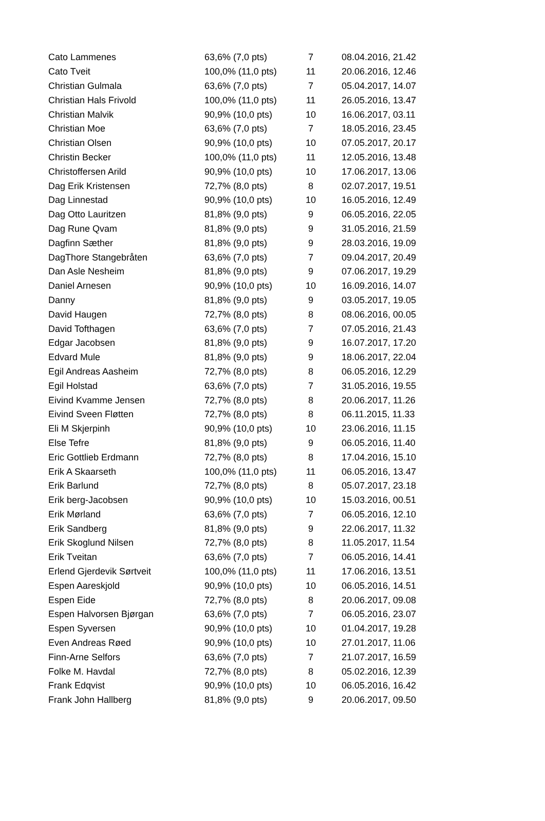| Cato Lammenes | 63,6% (7,0 pts) | 7 | 08.04.2016, 21.42 |
| Cato Tveit | 100,0% (11,0 pts) | 11 | 20.06.2016, 12.46 |
| Christian Gulmala | 63,6% (7,0 pts) | 7 | 05.04.2017, 14.07 |
| Christian Hals Frivold | 100,0% (11,0 pts) | 11 | 26.05.2016, 13.47 |
| Christian Malvik | 90,9% (10,0 pts) | 10 | 16.06.2017, 03.11 |
| Christian Moe | 63,6% (7,0 pts) | 7 | 18.05.2016, 23.45 |
| Christian Olsen | 90,9% (10,0 pts) | 10 | 07.05.2017, 20.17 |
| Christin Becker | 100,0% (11,0 pts) | 11 | 12.05.2016, 13.48 |
| Christoffersen Arild | 90,9% (10,0 pts) | 10 | 17.06.2017, 13.06 |
| Dag Erik Kristensen | 72,7% (8,0 pts) | 8 | 02.07.2017, 19.51 |
| Dag Linnestad | 90,9% (10,0 pts) | 10 | 16.05.2016, 12.49 |
| Dag Otto Lauritzen | 81,8% (9,0 pts) | 9 | 06.05.2016, 22.05 |
| Dag Rune Qvam | 81,8% (9,0 pts) | 9 | 31.05.2016, 21.59 |
| Dagfinn Sæther | 81,8% (9,0 pts) | 9 | 28.03.2016, 19.09 |
| DagThore Stangebråten | 63,6% (7,0 pts) | 7 | 09.04.2017, 20.49 |
| Dan Asle Nesheim | 81,8% (9,0 pts) | 9 | 07.06.2017, 19.29 |
| Daniel Arnesen | 90,9% (10,0 pts) | 10 | 16.09.2016, 14.07 |
| Danny | 81,8% (9,0 pts) | 9 | 03.05.2017, 19.05 |
| David Haugen | 72,7% (8,0 pts) | 8 | 08.06.2016, 00.05 |
| David Tofthagen | 63,6% (7,0 pts) | 7 | 07.05.2016, 21.43 |
| Edgar Jacobsen | 81,8% (9,0 pts) | 9 | 16.07.2017, 17.20 |
| Edvard Mule | 81,8% (9,0 pts) | 9 | 18.06.2017, 22.04 |
| Egil Andreas Aasheim | 72,7% (8,0 pts) | 8 | 06.05.2016, 12.29 |
| Egil Holstad | 63,6% (7,0 pts) | 7 | 31.05.2016, 19.55 |
| Eivind Kvamme Jensen | 72,7% (8,0 pts) | 8 | 20.06.2017, 11.26 |
| Eivind Sveen Fløtten | 72,7% (8,0 pts) | 8 | 06.11.2015, 11.33 |
| Eli M Skjerpinh | 90,9% (10,0 pts) | 10 | 23.06.2016, 11.15 |
| Else Tefre | 81,8% (9,0 pts) | 9 | 06.05.2016, 11.40 |
| Eric Gottlieb Erdmann | 72,7% (8,0 pts) | 8 | 17.04.2016, 15.10 |
| Erik A Skaarseth | 100,0% (11,0 pts) | 11 | 06.05.2016, 13.47 |
| Erik Barlund | 72,7% (8,0 pts) | 8 | 05.07.2017, 23.18 |
| Erik berg-Jacobsen | 90,9% (10,0 pts) | 10 | 15.03.2016, 00.51 |
| Erik Mørland | 63,6% (7,0 pts) | 7 | 06.05.2016, 12.10 |
| Erik Sandberg | 81,8% (9,0 pts) | 9 | 22.06.2017, 11.32 |
| Erik Skoglund Nilsen | 72,7% (8,0 pts) | 8 | 11.05.2017, 11.54 |
| Erik Tveitan | 63,6% (7,0 pts) | 7 | 06.05.2016, 14.41 |
| Erlend Gjerdevik Sørtveit | 100,0% (11,0 pts) | 11 | 17.06.2016, 13.51 |
| Espen Aareskjold | 90,9% (10,0 pts) | 10 | 06.05.2016, 14.51 |
| Espen Eide | 72,7% (8,0 pts) | 8 | 20.06.2017, 09.08 |
| Espen Halvorsen Bjørgan | 63,6% (7,0 pts) | 7 | 06.05.2016, 23.07 |
| Espen Syversen | 90,9% (10,0 pts) | 10 | 01.04.2017, 19.28 |
| Even Andreas Røed | 90,9% (10,0 pts) | 10 | 27.01.2017, 11.06 |
| Finn-Arne Selfors | 63,6% (7,0 pts) | 7 | 21.07.2017, 16.59 |
| Folke M. Havdal | 72,7% (8,0 pts) | 8 | 05.02.2016, 12.39 |
| Frank Edqvist | 90,9% (10,0 pts) | 10 | 06.05.2016, 16.42 |
| Frank John Hallberg | 81,8% (9,0 pts) | 9 | 20.06.2017, 09.50 |